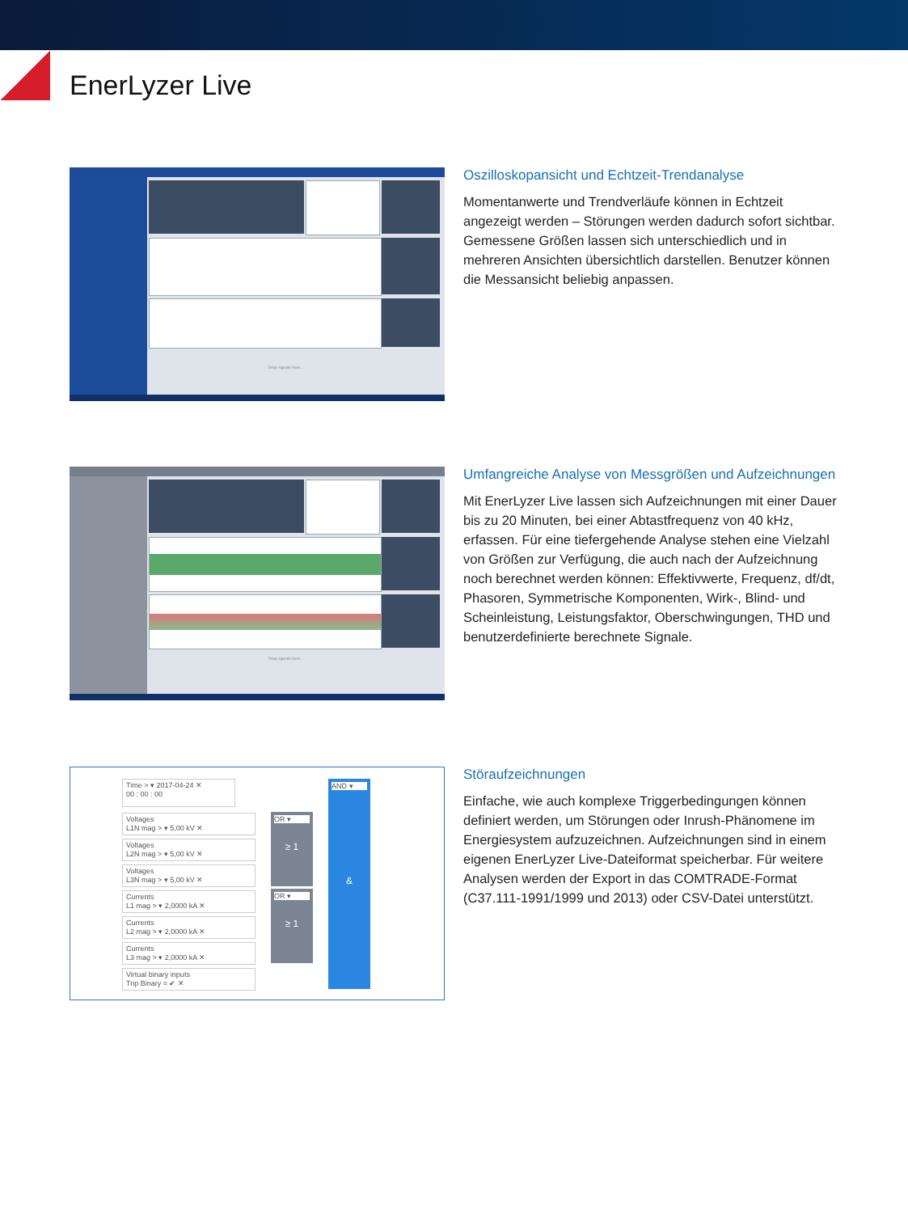EnerLyzer Live
Drop signals here...
Oszilloskopansicht und Echtzeit-Trendanalyse
Momentanwerte und Trendverläufe können in Echtzeit angezeigt werden – Störungen werden dadurch sofort sichtbar. Gemessene Größen lassen sich unterschiedlich und in mehreren Ansichten übersichtlich darstellen. Benutzer können die Messansicht beliebig anpassen.
Drop signals here...
Umfangreiche Analyse von Messgrößen und Aufzeichnungen
Mit EnerLyzer Live lassen sich Aufzeichnungen mit einer Dauer bis zu 20 Minuten, bei einer Abtastfrequenz von 40 kHz, erfassen. Für eine tiefergehende Analyse stehen eine Vielzahl von Größen zur Verfügung, die auch nach der Aufzeichnung noch berechnet werden können: Effektivwerte, Frequenz, df/dt, Phasoren, Symmetrische Komponenten, Wirk-, Blind- und Scheinleistung, Leistungs­faktor, Oberschwingungen, THD und benutzerdefinierte berechnete Signale.
Time > ▾ 2017-04-24 ✕
00 : 00 : 00
Voltages
L1N mag > ▾ 5,00 kV ✕
Voltages
L2N mag > ▾ 5,00 kV ✕
Voltages
L3N mag > ▾ 5,00 kV ✕
Currents
L1 mag > ▾ 2,0000 kA ✕
Currents
L2 mag > ▾ 2,0000 kA ✕
Currents
L3 mag > ▾ 2,0000 kA ✕
Virtual binary inputs
Trip Binary = ✔ ✕
OR ▾
≥ 1
OR ▾
≥ 1
AND ▾
&
Störaufzeichnungen
Einfache, wie auch komplexe Triggerbedingungen können definiert werden, um Störungen oder Inrush-Phänomene im Energiesystem aufzuzeichnen. Aufzeichnungen sind in einem eigenen EnerLyzer Live-Dateiformat speicher­bar. Für weitere Analysen werden der Export in das COMTRADE-Format (C37.111-1991/1999 und 2013) oder CSV-Datei unterstützt.